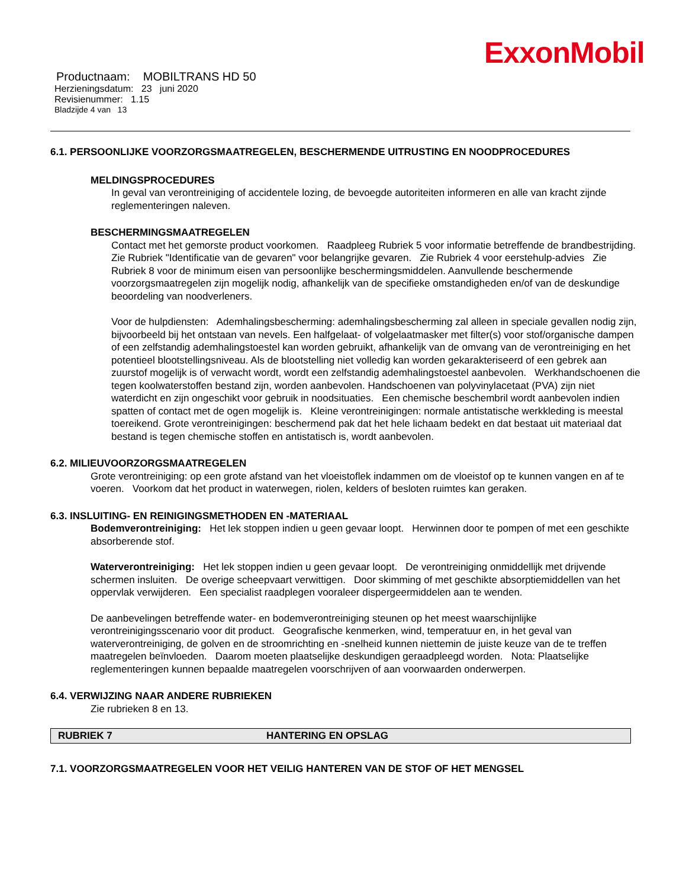ExxonMobil
Productnaam: MOBILTRANS HD 50
Herzieningsdatum: 23 juni 2020
Revisienummer: 1.15
Bladzijde 4 van 13
6.1. PERSOONLIJKE VOORZORGSMAATREGELEN, BESCHERMENDE UITRUSTING EN NOODPROCEDURES
MELDINGSPROCEDURES
In geval van verontreiniging of accidentele lozing, de bevoegde autoriteiten informeren en alle van kracht zijnde reglementeringen naleven.
BESCHERMINGSMAATREGELEN
Contact met het gemorste product voorkomen. Raadpleeg Rubriek 5 voor informatie betreffende de brandbestrijding. Zie Rubriek "Identificatie van de gevaren" voor belangrijke gevaren. Zie Rubriek 4 voor eerstehulp-advies Zie Rubriek 8 voor de minimum eisen van persoonlijke beschermingsmiddelen. Aanvullende beschermende voorzorgsmaatregelen zijn mogelijk nodig, afhankelijk van de specifieke omstandigheden en/of van de deskundige beoordeling van noodverleners.
Voor de hulpdiensten: Ademhalingsbescherming: ademhalingsbescherming zal alleen in speciale gevallen nodig zijn, bijvoorbeeld bij het ontstaan van nevels. Een halfgelaat- of volgelaatmasker met filter(s) voor stof/organische dampen of een zelfstandig ademhalingstoestel kan worden gebruikt, afhankelijk van de omvang van de verontreiniging en het potentieel blootstellingsniveau. Als de blootstelling niet volledig kan worden gekarakteriseerd of een gebrek aan zuurstof mogelijk is of verwacht wordt, wordt een zelfstandig ademhalingstoestel aanbevolen. Werkhandschoenen die tegen koolwaterstoffen bestand zijn, worden aanbevolen. Handschoenen van polyvinylacetaat (PVA) zijn niet waterdicht en zijn ongeschikt voor gebruik in noodsituaties. Een chemische beschembril wordt aanbevolen indien spatten of contact met de ogen mogelijk is. Kleine verontreinigingen: normale antistatische werkkleding is meestal toereikend. Grote verontreinigingen: beschermend pak dat het hele lichaam bedekt en dat bestaat uit materiaal dat bestand is tegen chemische stoffen en antistatisch is, wordt aanbevolen.
6.2. MILIEUVOORZORGSMAATREGELEN
Grote verontreiniging: op een grote afstand van het vloeistoflek indammen om de vloeistof op te kunnen vangen en af te voeren. Voorkom dat het product in waterwegen, riolen, kelders of besloten ruimtes kan geraken.
6.3. INSLUITING- EN REINIGINGSMETHODEN EN -MATERIAAL
Bodemverontreiniging: Het lek stoppen indien u geen gevaar loopt. Herwinnen door te pompen of met een geschikte absorberende stof.
Waterverontreiniging: Het lek stoppen indien u geen gevaar loopt. De verontreiniging onmiddellijk met drijvende schermen insluiten. De overige scheepvaart verwittigen. Door skimming of met geschikte absorptiemiddellen van het oppervlak verwijderen. Een specialist raadplegen vooraleer dispergeermiddelen aan te wenden.
De aanbevelingen betreffende water- en bodemverontreiniging steunen op het meest waarschijnlijke verontreinigingsscenario voor dit product. Geografische kenmerken, wind, temperatuur en, in het geval van waterverontreiniging, de golven en de stroomrichting en -snelheid kunnen niettemin de juiste keuze van de te treffen maatregelen beïnvloeden. Daarom moeten plaatselijke deskundigen geraadpleegd worden. Nota: Plaatselijke reglementeringen kunnen bepaalde maatregelen voorschrijven of aan voorwaarden onderwerpen.
6.4. VERWIJZING NAAR ANDERE RUBRIEKEN
Zie rubrieken 8 en 13.
RUBRIEK 7 HANTERING EN OPSLAG
7.1. VOORZORGSMAATREGELEN VOOR HET VEILIG HANTEREN VAN DE STOF OF HET MENGSEL